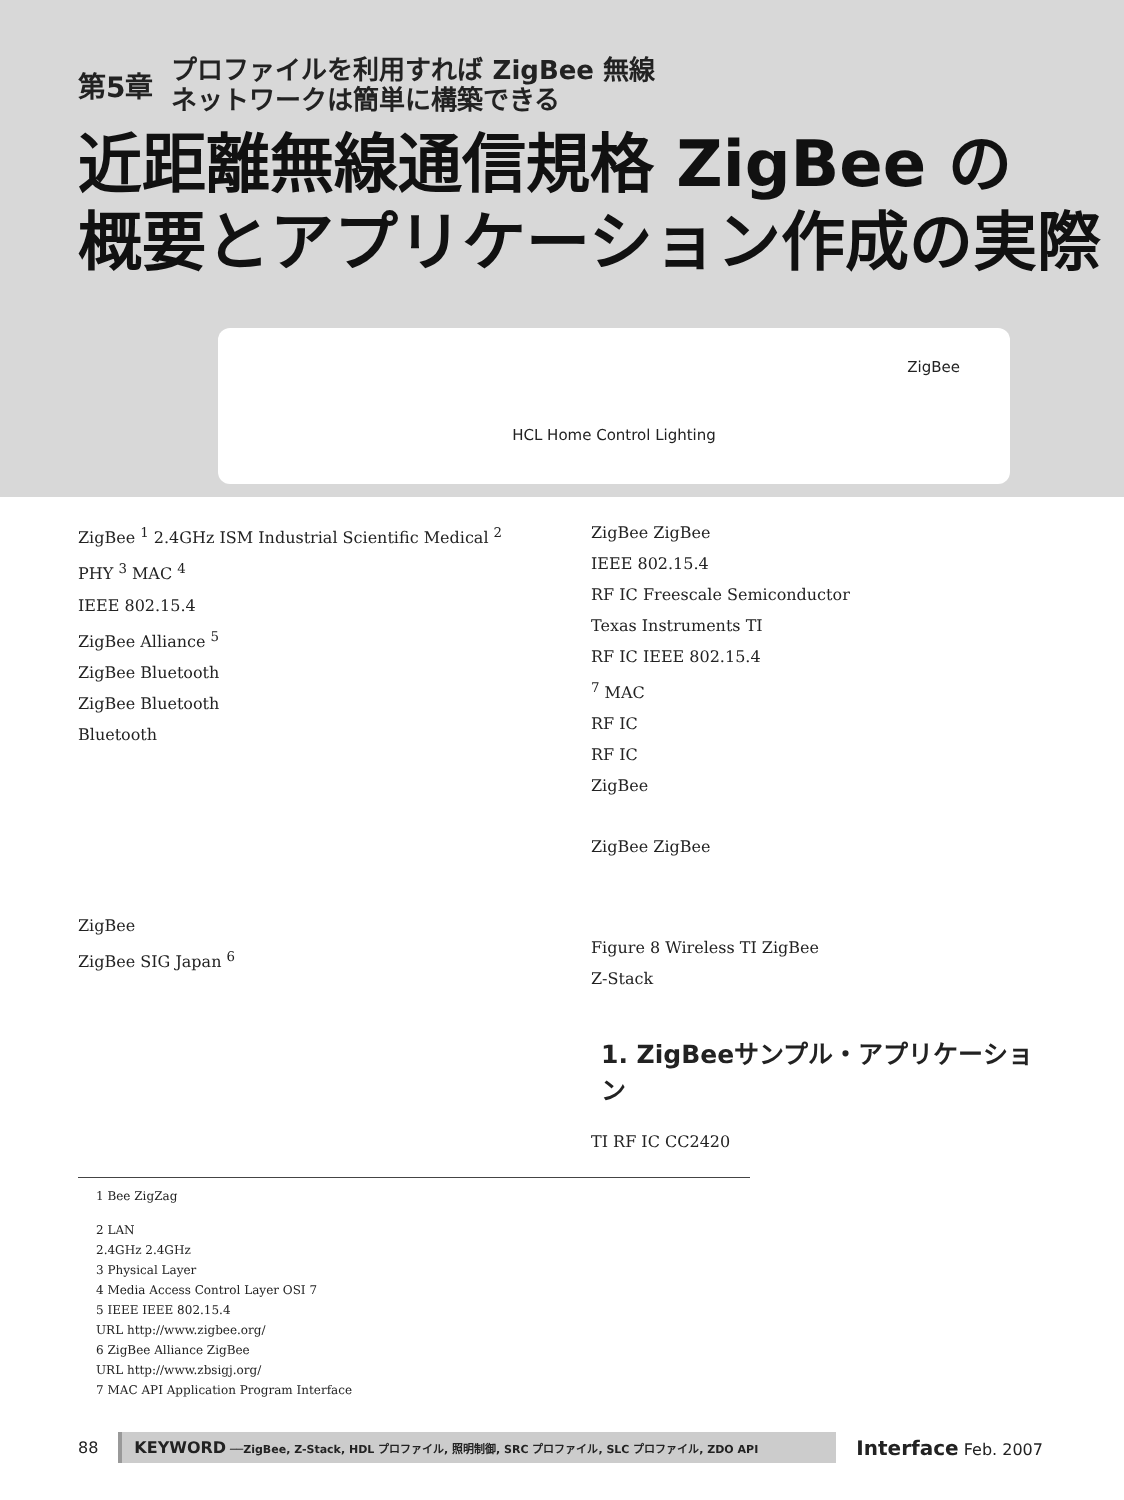第5章 プロファイルを利用すれば ZigBee 無線
ネットワークは簡単に構築できる
近距離無線通信規格 ZigBee の
概要とアプリケーション作成の実際
ZigBee
HCL Home Control Lighting
ZigBee <sup>1</sup> 2.4GHz ISM Industrial Scientific Medical <sup>2</sup>
PHY <sup>3</sup> MAC <sup>4</sup>
IEEE 802.15.4
ZigBee Alliance <sup>5</sup>
ZigBee Bluetooth
ZigBee Bluetooth
Bluetooth
ZigBee
ZigBee SIG Japan <sup>6</sup>
ZigBee ZigBee
IEEE 802.15.4
RF IC Freescale Semiconductor
Texas Instruments TI
RF IC IEEE 802.15.4
<sup>7</sup> MAC
RF IC
RF IC
ZigBee
ZigBee ZigBee
Figure 8 Wireless TI ZigBee
Z-Stack
1. ZigBeeサンプル・アプリケーション
TI RF IC CC2420
1 Bee ZigZag
2 LAN
2.4GHz 2.4GHz
3 Physical Layer
4 Media Access Control Layer OSI 7
5 IEEE IEEE 802.15.4
URL http://www.zigbee.org/
6 ZigBee Alliance ZigBee
URL http://www.zbsigj.org/
7 MAC API Application Program Interface
88
KEYWORD ──ZigBee, Z-Stack, HDL プロファイル, 照明制御, SRC プロファイル, SLC プロファイル, ZDO API
Interface Feb. 2007